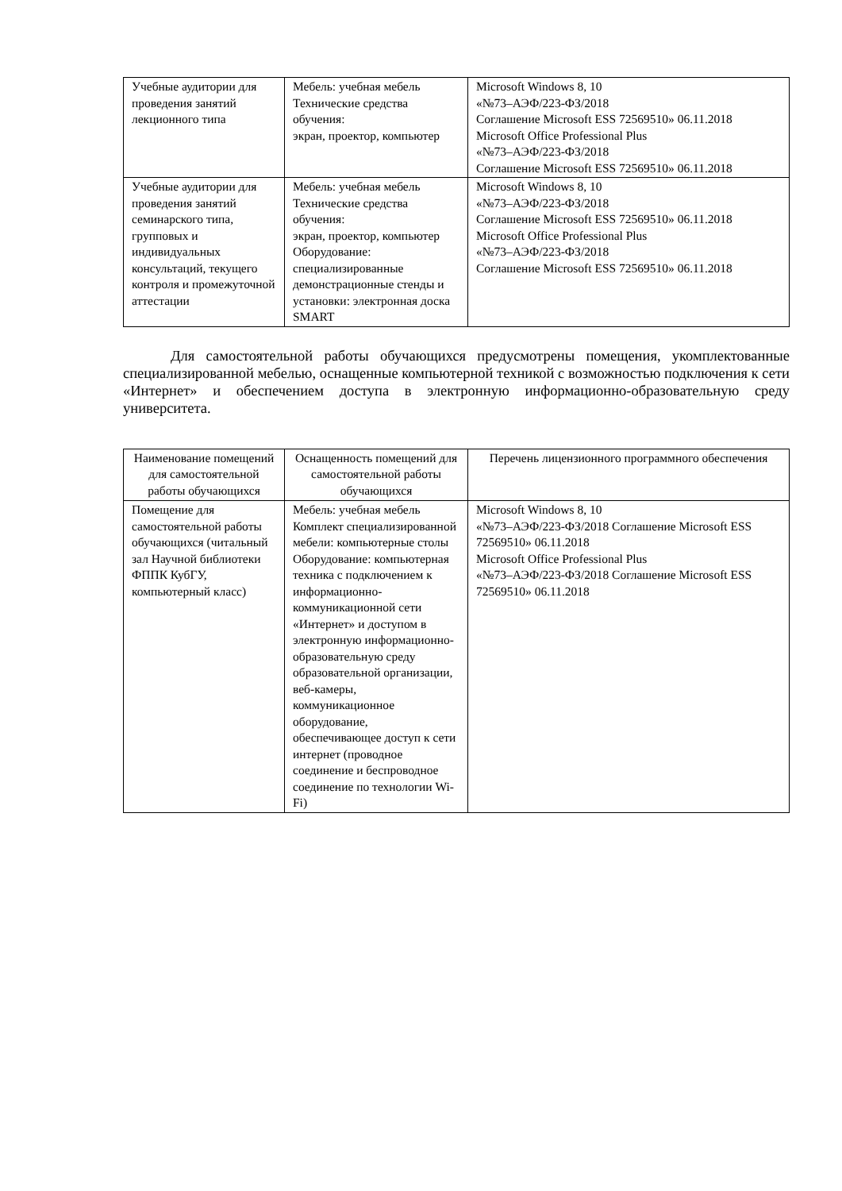| Учебные аудитории для проведения занятий лекционного типа | Мебель: учебная мебель Технические средства обучения: экран, проектор, компьютер | Microsoft Windows 8, 10 «№73–АЭФ/223-ФЗ/2018 Соглашение Microsoft ESS 72569510» 06.11.2018 Microsoft Office Professional Plus «№73–АЭФ/223-ФЗ/2018 Соглашение Microsoft ESS 72569510» 06.11.2018 |
| Учебные аудитории для проведения занятий семинарского типа, групповых и индивидуальных консультаций, текущего контроля и промежуточной аттестации | Мебель: учебная мебель Технические средства обучения: экран, проектор, компьютер Оборудование: специализированные демонстрационные стенды и установки: электронная доска SMART | Microsoft Windows 8, 10 «№73–АЭФ/223-ФЗ/2018 Соглашение Microsoft ESS 72569510» 06.11.2018 Microsoft Office Professional Plus «№73–АЭФ/223-ФЗ/2018 Соглашение Microsoft ESS 72569510» 06.11.2018 |
Для самостоятельной работы обучающихся предусмотрены помещения, укомплектованные специализированной мебелью, оснащенные компьютерной техникой с возможностью подключения к сети «Интернет» и обеспечением доступа в электронную информационно-образовательную среду университета.
| Наименование помещений для самостоятельной работы обучающихся | Оснащенность помещений для самостоятельной работы обучающихся | Перечень лицензионного программного обеспечения |
| --- | --- | --- |
| Помещение для самостоятельной работы обучающихся (читальный зал Научной библиотеки ФППК КубГУ, компьютерный класс) | Мебель: учебная мебель Комплект специализированной мебели: компьютерные столы Оборудование: компьютерная техника с подключением к информационно-коммуникационной сети «Интернет» и доступом в электронную информационно-образовательную среду образовательной организации, веб-камеры, коммуникационное оборудование, обеспечивающее доступ к сети интернет (проводное соединение и беспроводное соединение по технологии Wi-Fi) | Microsoft Windows 8, 10 «№73–АЭФ/223-ФЗ/2018 Соглашение Microsoft ESS 72569510» 06.11.2018 Microsoft Office Professional Plus «№73–АЭФ/223-ФЗ/2018 Соглашение Microsoft ESS 72569510» 06.11.2018 |